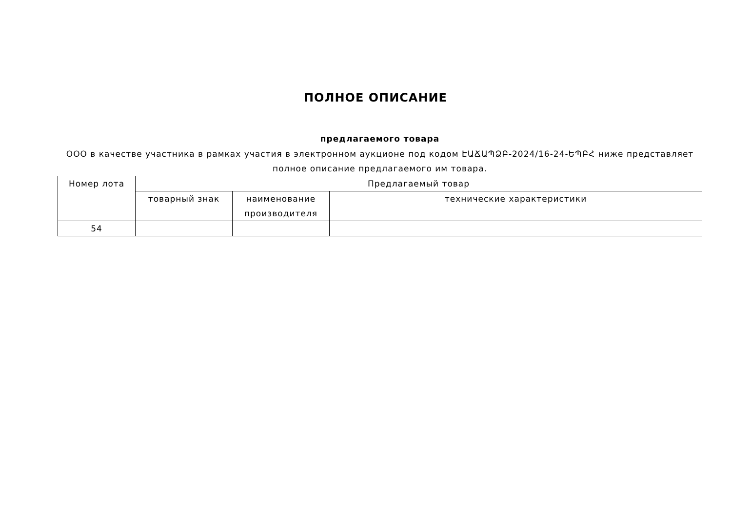ПОЛНОЕ ОПИСАНИЕ
предлагаемого товара
ООО в качестве участника в рамках участия в электронном аукционе под кодом ԷԱՃԱՊՁԲ-2024/16-24-ԵՊԲՀ ниже представляет полное описание предлагаемого им товара.
| Номер лота | Предлагаемый товар | | |
| --- | --- | --- | --- |
| | товарный знак | наименование производителя | технические характеристики |
| 54 | | | |